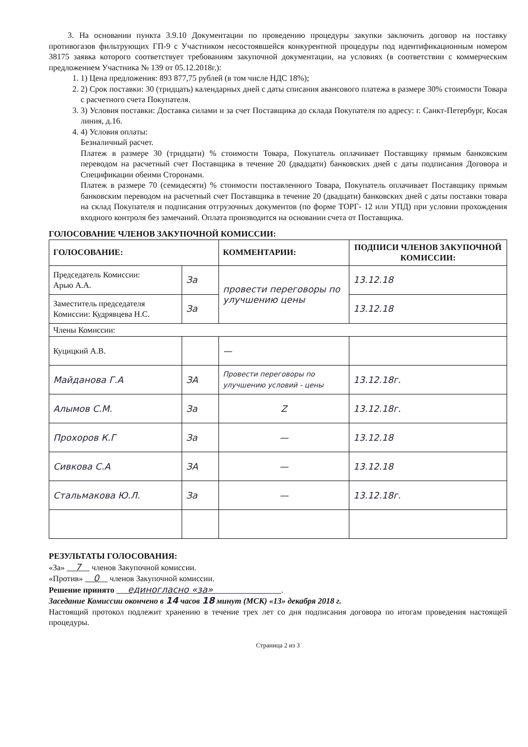3. На основании пункта 3.9.10 Документации по проведению процедуры закупки заключить договор на поставку противогазов фильтрующих ГП-9 с Участником несостоявшейся конкурентной процедуры под идентификационным номером 38175 заявка которого соответствует требованиям закупочной документации, на условиях (в соответствии с коммерческим предложением Участника № 139 от 05.12.2018г.):
1. 1) Цена предложения: 893 877,75 рублей (в том числе НДС 18%);
2. 2) Срок поставки: 30 (тридцать) календарных дней с даты списания авансового платежа в размере 30% стоимости Товара с расчетного счета Покупателя.
3. 3) Условия поставки: Доставка силами и за счет Поставщика до склада Покупателя по адресу: г. Санкт-Петербург, Косая линия, д.16.
4. 4) Условия оплаты:
Безналичный расчет.
Платеж в размере 30 (тридцати) % стоимости Товара, Покупатель оплачивает Поставщику прямым банковским переводом на расчетный счет Поставщика в течение 20 (двадцати) банковских дней с даты подписания Договора и Спецификации обеими Сторонами.
Платеж в размере 70 (семидесяти) % стоимости поставленного Товара, Покупатель оплачивает Поставщику прямым банковским переводом на расчетный счет Поставщика в течение 20 (двадцати) банковских дней с даты поставки товара на склад Покупателя и подписания отгрузочных документов (по форме ТОРГ- 12 или УПД) при условии прохождения входного контроля без замечаний. Оплата производится на основании счета от Поставщика.
ГОЛОСОВАНИЕ ЧЛЕНОВ ЗАКУПОЧНОЙ КОМИССИИ:
| ГОЛОСОВАНИЕ: | | КОММЕНТАРИИ: | ПОДПИСИ ЧЛЕНОВ ЗАКУПОЧНОЙ КОМИССИИ: |
| --- | --- | --- | --- |
| Председатель Комиссии: Арью А.А. | За | провести переговоры по улучшению цены | 13.12.18 |
| Заместитель председателя Комиссии: Кудрявцева Н.С. | За | | 13.12.18 |
| Члены Комиссии: | | | |
| Куцицкий А.В. | | — | |
| Майданова Г.А | ЗА | Провести переговоры по улучшению условий - цены | 13.12.18г. |
| Алымов С.М. | За | Z | 13.12.18г. |
| Прохоров К.Г | За | — | 13.12.18 |
| Сивкова С.А | ЗА | — | 13.12.18 |
| Стальмакова Ю.Л. | За | — | 13.12.18г. |
РЕЗУЛЬТАТЫ ГОЛОСОВАНИЯ:
«За» 7 членов Закупочной комиссии.
«Против» 0 членов Закупочной комиссии.
Решение принято единогласно «за» .
Заседание Комиссии окончено в 14 часов 18 минут (МСК) «13» декабря 2018 г.
Настоящий протокол подлежит хранению в течение трех лет со дня подписания договора по итогам проведения настоящей процедуры.
Страница 2 из 3